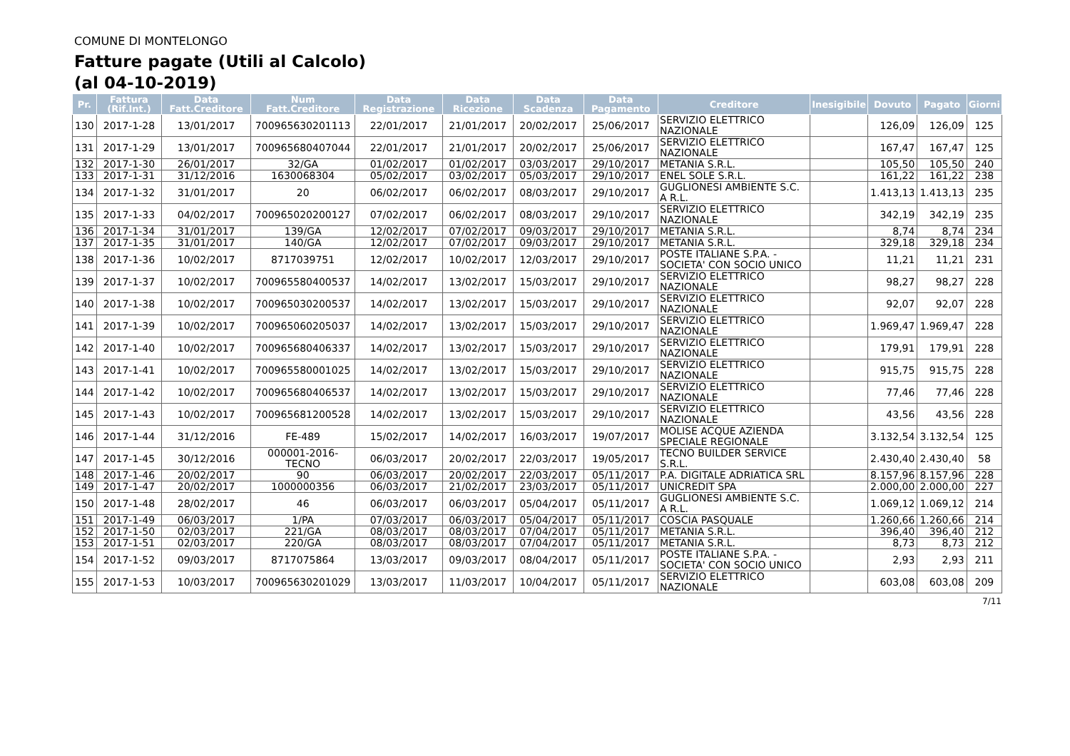COMUNE DI MONTELONGO
Fatture pagate (Utili al Calcolo)
(al 04-10-2019)
| Pr. | Fattura (Rif.Int.) | Data Fatt.Creditore | Num Fatt.Creditore | Data Registrazione | Data Ricezione | Data Scadenza | Data Pagamento | Creditore | Inesigibile | Dovuto | Pagato | Giorni |
| --- | --- | --- | --- | --- | --- | --- | --- | --- | --- | --- | --- | --- |
| 130 | 2017-1-28 | 13/01/2017 | 700965630201113 | 22/01/2017 | 21/01/2017 | 20/02/2017 | 25/06/2017 | SERVIZIO ELETTRICO NAZIONALE | | 126,09 | 126,09 | 125 |
| 131 | 2017-1-29 | 13/01/2017 | 700965680407044 | 22/01/2017 | 21/01/2017 | 20/02/2017 | 25/06/2017 | SERVIZIO ELETTRICO NAZIONALE | | 167,47 | 167,47 | 125 |
| 132 | 2017-1-30 | 26/01/2017 | 32/GA | 01/02/2017 | 01/02/2017 | 03/03/2017 | 29/10/2017 | METANIA S.R.L. | | 105,50 | 105,50 | 240 |
| 133 | 2017-1-31 | 31/12/2016 | 1630068304 | 05/02/2017 | 03/02/2017 | 05/03/2017 | 29/10/2017 | ENEL SOLE S.R.L. | | 161,22 | 161,22 | 238 |
| 134 | 2017-1-32 | 31/01/2017 | 20 | 06/02/2017 | 06/02/2017 | 08/03/2017 | 29/10/2017 | GUGLIONESI AMBIENTE S.C. A R.L. | | 1.413,13 | 1.413,13 | 235 |
| 135 | 2017-1-33 | 04/02/2017 | 700965020200127 | 07/02/2017 | 06/02/2017 | 08/03/2017 | 29/10/2017 | SERVIZIO ELETTRICO NAZIONALE | | 342,19 | 342,19 | 235 |
| 136 | 2017-1-34 | 31/01/2017 | 139/GA | 12/02/2017 | 07/02/2017 | 09/03/2017 | 29/10/2017 | METANIA S.R.L. | | 8,74 | 8,74 | 234 |
| 137 | 2017-1-35 | 31/01/2017 | 140/GA | 12/02/2017 | 07/02/2017 | 09/03/2017 | 29/10/2017 | METANIA S.R.L. | | 329,18 | 329,18 | 234 |
| 138 | 2017-1-36 | 10/02/2017 | 8717039751 | 12/02/2017 | 10/02/2017 | 12/03/2017 | 29/10/2017 | POSTE ITALIANE S.P.A. - SOCIETA' CON SOCIO UNICO | | 11,21 | 11,21 | 231 |
| 139 | 2017-1-37 | 10/02/2017 | 700965580400537 | 14/02/2017 | 13/02/2017 | 15/03/2017 | 29/10/2017 | SERVIZIO ELETTRICO NAZIONALE | | 98,27 | 98,27 | 228 |
| 140 | 2017-1-38 | 10/02/2017 | 700965030200537 | 14/02/2017 | 13/02/2017 | 15/03/2017 | 29/10/2017 | SERVIZIO ELETTRICO NAZIONALE | | 92,07 | 92,07 | 228 |
| 141 | 2017-1-39 | 10/02/2017 | 700965060205037 | 14/02/2017 | 13/02/2017 | 15/03/2017 | 29/10/2017 | SERVIZIO ELETTRICO NAZIONALE | | 1.969,47 | 1.969,47 | 228 |
| 142 | 2017-1-40 | 10/02/2017 | 700965680406337 | 14/02/2017 | 13/02/2017 | 15/03/2017 | 29/10/2017 | SERVIZIO ELETTRICO NAZIONALE | | 179,91 | 179,91 | 228 |
| 143 | 2017-1-41 | 10/02/2017 | 700965580001025 | 14/02/2017 | 13/02/2017 | 15/03/2017 | 29/10/2017 | SERVIZIO ELETTRICO NAZIONALE | | 915,75 | 915,75 | 228 |
| 144 | 2017-1-42 | 10/02/2017 | 700965680406537 | 14/02/2017 | 13/02/2017 | 15/03/2017 | 29/10/2017 | SERVIZIO ELETTRICO NAZIONALE | | 77,46 | 77,46 | 228 |
| 145 | 2017-1-43 | 10/02/2017 | 700965681200528 | 14/02/2017 | 13/02/2017 | 15/03/2017 | 29/10/2017 | SERVIZIO ELETTRICO NAZIONALE | | 43,56 | 43,56 | 228 |
| 146 | 2017-1-44 | 31/12/2016 | FE-489 | 15/02/2017 | 14/02/2017 | 16/03/2017 | 19/07/2017 | MOLISE ACQUE AZIENDA SPECIALE REGIONALE | | 3.132,54 | 3.132,54 | 125 |
| 147 | 2017-1-45 | 30/12/2016 | 000001-2016-TECNO | 06/03/2017 | 20/02/2017 | 22/03/2017 | 19/05/2017 | TECNO BUILDER SERVICE S.R.L. | | 2.430,40 | 2.430,40 | 58 |
| 148 | 2017-1-46 | 20/02/2017 | 90 | 06/03/2017 | 20/02/2017 | 22/03/2017 | 05/11/2017 | P.A. DIGITALE ADRIATICA SRL | | 8.157,96 | 8.157,96 | 228 |
| 149 | 2017-1-47 | 20/02/2017 | 1000000356 | 06/03/2017 | 21/02/2017 | 23/03/2017 | 05/11/2017 | UNICREDIT SPA | | 2.000,00 | 2.000,00 | 227 |
| 150 | 2017-1-48 | 28/02/2017 | 46 | 06/03/2017 | 06/03/2017 | 05/04/2017 | 05/11/2017 | GUGLIONESI AMBIENTE S.C. A R.L. | | 1.069,12 | 1.069,12 | 214 |
| 151 | 2017-1-49 | 06/03/2017 | 1/PA | 07/03/2017 | 06/03/2017 | 05/04/2017 | 05/11/2017 | COSCIA PASQUALE | | 1.260,66 | 1.260,66 | 214 |
| 152 | 2017-1-50 | 02/03/2017 | 221/GA | 08/03/2017 | 08/03/2017 | 07/04/2017 | 05/11/2017 | METANIA S.R.L. | | 396,40 | 396,40 | 212 |
| 153 | 2017-1-51 | 02/03/2017 | 220/GA | 08/03/2017 | 08/03/2017 | 07/04/2017 | 05/11/2017 | METANIA S.R.L. | | 8,73 | 8,73 | 212 |
| 154 | 2017-1-52 | 09/03/2017 | 8717075864 | 13/03/2017 | 09/03/2017 | 08/04/2017 | 05/11/2017 | POSTE ITALIANE S.P.A. - SOCIETA' CON SOCIO UNICO | | 2,93 | 2,93 | 211 |
| 155 | 2017-1-53 | 10/03/2017 | 700965630201029 | 13/03/2017 | 11/03/2017 | 10/04/2017 | 05/11/2017 | SERVIZIO ELETTRICO NAZIONALE | | 603,08 | 603,08 | 209 |
7/11